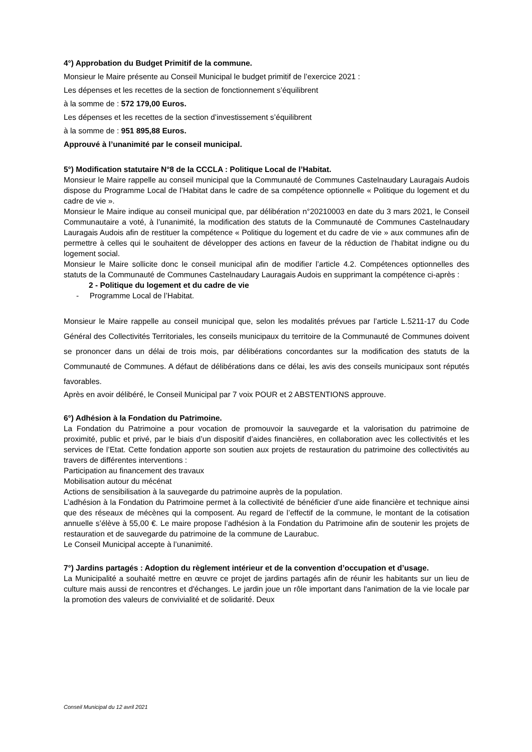4°) Approbation du Budget Primitif de la commune.
Monsieur le Maire présente au Conseil Municipal le budget primitif de l’exercice 2021 :
Les dépenses et les recettes de la section de fonctionnement s’équilibrent
à la somme de : 572 179,00 Euros.
Les dépenses et les recettes de la section d’investissement s’équilibrent
à la somme de : 951 895,88 Euros.
Approuvé à l’unanimité par le conseil municipal.
5°) Modification statutaire N°8 de la CCCLA : Politique Local de l’Habitat.
Monsieur le Maire rappelle au conseil municipal que la Communauté de Communes Castelnaudary Lauragais Audois dispose du Programme Local de l’Habitat dans le cadre de sa compétence optionnelle « Politique du logement et du cadre de vie ».
Monsieur le Maire indique au conseil municipal que, par délibération n°20210003 en date du 3 mars 2021, le Conseil Communautaire a voté, à l’unanimité, la modification des statuts de la Communauté de Communes Castelnaudary Lauragais Audois afin de restituer la compétence « Politique du logement et du cadre de vie » aux communes afin de permettre à celles qui le souhaitent de développer des actions en faveur de la réduction de l’habitat indigne ou du logement social.
Monsieur le Maire sollicite donc le conseil municipal afin de modifier l’article 4.2. Compétences optionnelles des statuts de la Communauté de Communes Castelnaudary Lauragais Audois en supprimant la compétence ci-après :
2 - Politique du logement et du cadre de vie
- Programme Local de l’Habitat.
Monsieur le Maire rappelle au conseil municipal que, selon les modalités prévues par l’article L.5211-17 du Code Général des Collectivités Territoriales, les conseils municipaux du territoire de la Communauté de Communes doivent se prononcer dans un délai de trois mois, par délibérations concordantes sur la modification des statuts de la Communauté de Communes. A défaut de délibérations dans ce délai, les avis des conseils municipaux sont réputés favorables.
Après en avoir délibéré, le Conseil Municipal par 7 voix POUR et 2 ABSTENTIONS approuve.
6°) Adhésion à la Fondation du Patrimoine.
La Fondation du Patrimoine a pour vocation de promouvoir la sauvegarde et la valorisation du patrimoine de proximité, public et privé, par le biais d’un dispositif d’aides financières, en collaboration avec les collectivités et les services de l’Etat. Cette fondation apporte son soutien aux projets de restauration du patrimoine des collectivités au travers de différentes interventions :
Participation au financement des travaux
Mobilisation autour du mécénat
Actions de sensibilisation à la sauvegarde du patrimoine auprès de la population.
L’adhésion à la Fondation du Patrimoine permet à la collectivité de bénéficier d’une aide financière et technique ainsi que des réseaux de mécènes qui la composent. Au regard de l’effectif de la commune, le montant de la cotisation annuelle s’élève à 55,00 €. Le maire propose l’adhésion à la Fondation du Patrimoine afin de soutenir les projets de restauration et de sauvegarde du patrimoine de la commune de Laurabuc.
Le Conseil Municipal accepte à l’unanimité.
7°) Jardins partagés : Adoption du règlement intérieur et de la convention d’occupation et d’usage.
La Municipalité a souhaité mettre en œuvre ce projet de jardins partagés afin de réunir les habitants sur un lieu de culture mais aussi de rencontres et d'échanges. Le jardin joue un rôle important dans l'animation de la vie locale par la promotion des valeurs de convivialité et de solidarité. Deux
Conseil Municipal du 12 avril 2021